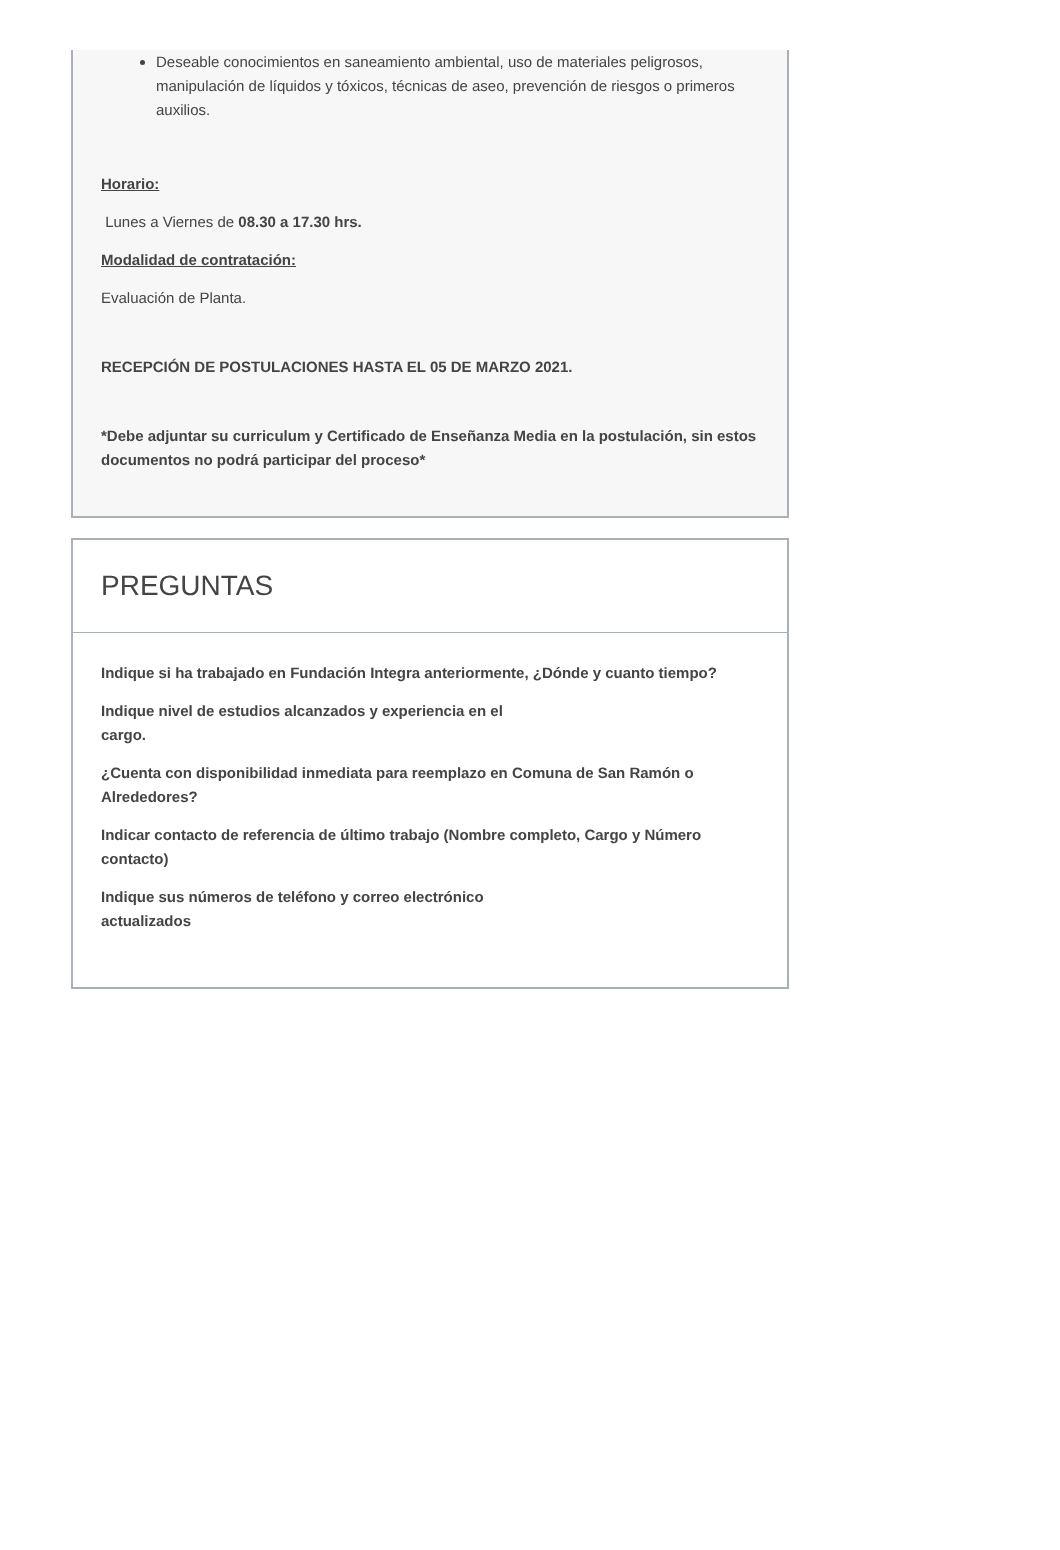Deseable conocimientos en saneamiento ambiental, uso de materiales peligrosos, manipulación de líquidos y tóxicos, técnicas de aseo, prevención de riesgos o primeros auxilios.
Horario:
Lunes a Viernes de 08.30 a 17.30 hrs.
Modalidad de contratación:
Evaluación de Planta.
RECEPCIÓN DE POSTULACIONES HASTA EL 05 DE MARZO 2021.
*Debe adjuntar su curriculum y Certificado de Enseñanza Media en la postulación, sin estos documentos no podrá participar del proceso*
PREGUNTAS
Indique si ha trabajado en Fundación Integra anteriormente, ¿Dónde y cuanto tiempo?
Indique nivel de estudios alcanzados y experiencia en el
cargo.
¿Cuenta con disponibilidad inmediata para reemplazo en Comuna de San Ramón o Alrededores?
Indicar contacto de referencia de último trabajo (Nombre completo, Cargo y Número contacto)
Indique sus números de teléfono y correo electrónico
actualizados